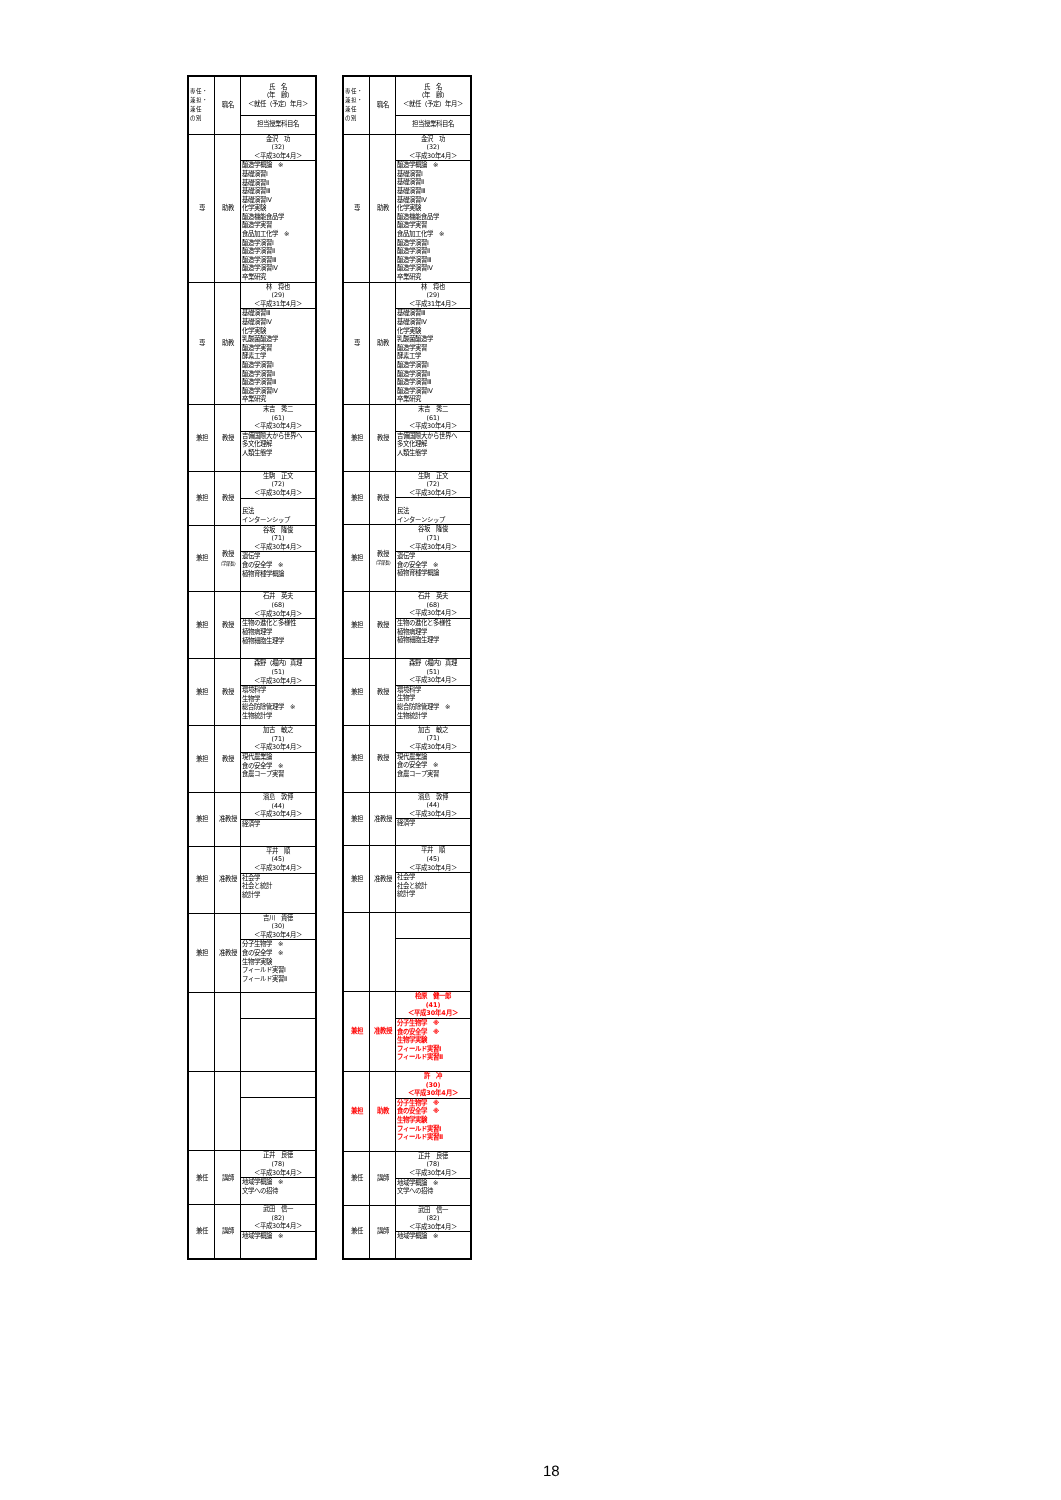| 専任・ 兼担・ 兼任 の別 | 職名 | 氏 名 （年 齢） ＜就任（予定）年月＞ |
| | | 担当授業科目名 |
| 専 | 助教 | 金沢 功 (32) ＜平成30年4月＞ |
| | | 醸造学概論 ※ 基礎演習Ⅰ 基礎演習Ⅱ 基礎演習Ⅲ 基礎演習Ⅳ 化学実験 醸造機能食品学 醸造学実習 食品加工化学 ※ 醸造学演習Ⅰ 醸造学演習Ⅱ 醸造学演習Ⅲ 醸造学演習Ⅳ 卒業研究 |
| 専 | 助教 | 林 将也 (29) ＜平成31年4月＞ |
| | | 基礎演習Ⅲ 基礎演習Ⅳ 化学実験 乳酸菌醸造学 醸造学実習 酵素工学 醸造学演習Ⅰ 醸造学演習Ⅱ 醸造学演習Ⅲ 醸造学演習Ⅳ 卒業研究 |
| 兼担 | 教授 | 末吉 秀二 (61) ＜平成30年4月＞ |
| | | 吉備国際大から世界へ 多文化理解 人類生態学 |
| 兼担 | 教授 | 生駒 正文 (72) ＜平成30年4月＞ |
| | | 民法 インターンシップ |
| 兼担 | 教授 （学部長） | 谷坂 隆俊 (71) ＜平成30年4月＞ |
| | | 遺伝学 食の安全学 ※ 植物育種学概論 |
| 兼担 | 教授 | 石井 英夫 (68) ＜平成30年4月＞ |
| | | 生物の進化と多様性 植物病理学 植物細胞生理学 |
| 兼担 | 教授 | 森野（堀内）真理 (51) ＜平成30年4月＞ |
| | | 環境科学 生物学 総合防除管理学 ※ 生物統計学 |
| 兼担 | 教授 | 加古 敏之 (71) ＜平成30年4月＞ |
| | | 現代農業論 食の安全学 ※ 食農コープ実習 |
| 兼担 | 准教授 | 濱島 敦博 (44) ＜平成30年4月＞ |
| | | 経済学 |
| 兼担 | 准教授 | 平井 順 (45) ＜平成30年4月＞ |
| | | 社会学 社会と統計 統計学 |
| 兼担 | 准教授 | 吉川 貴徳 (30) ＜平成30年4月＞ |
| | | 分子生物学 ※ 食の安全学 ※ 生物学実験 フィールド実習Ⅰ フィールド実習Ⅱ |
| 兼任 | 講師 | 正井 良徳 (78) ＜平成30年4月＞ |
| | | 地域学概論 ※ 文学への招待 |
| 兼任 | 講師 | 武田 信一 (82) ＜平成30年4月＞ |
| | | 地域学概論 ※ |
| 専任・ 兼担・ 兼任 の別 | 職名 | 氏 名 （年 齢） ＜就任（予定）年月＞ |
| | | 担当授業科目名 |
| 専 | 助教 | 金沢 功 (32) ＜平成30年4月＞ |
| | | 醸造学概論 ※ 基礎演習Ⅰ 基礎演習Ⅱ 基礎演習Ⅲ 基礎演習Ⅳ 化学実験 醸造機能食品学 醸造学実習 食品加工化学 ※ 醸造学演習Ⅰ 醸造学演習Ⅱ 醸造学演習Ⅲ 醸造学演習Ⅳ 卒業研究 |
| 専 | 助教 | 林 将也 (29) ＜平成31年4月＞ |
| | | 基礎演習Ⅲ 基礎演習Ⅳ 化学実験 乳酸菌醸造学 醸造学実習 酵素工学 醸造学演習Ⅰ 醸造学演習Ⅱ 醸造学演習Ⅲ 醸造学演習Ⅳ 卒業研究 |
| 兼担 | 教授 | 末吉 秀二 (61) ＜平成30年4月＞ |
| | | 吉備国際大から世界へ 多文化理解 人類生態学 |
| 兼担 | 教授 | 生駒 正文 (72) ＜平成30年4月＞ |
| | | 民法 インターンシップ |
| 兼担 | 教授 （学部長） | 谷坂 隆俊 (71) ＜平成30年4月＞ |
| | | 遺伝学 食の安全学 ※ 植物育種学概論 |
| 兼担 | 教授 | 石井 英夫 (68) ＜平成30年4月＞ |
| | | 生物の進化と多様性 植物病理学 植物細胞生理学 |
| 兼担 | 教授 | 森野（堀内）真理 (51) ＜平成30年4月＞ |
| | | 環境科学 生物学 総合防除管理学 ※ 生物統計学 |
| 兼担 | 教授 | 加古 敏之 (71) ＜平成30年4月＞ |
| | | 現代農業論 食の安全学 ※ 食農コープ実習 |
| 兼担 | 准教授 | 濱島 敦博 (44) ＜平成30年4月＞ |
| | | 経済学 |
| 兼担 | 准教授 | 平井 順 (45) ＜平成30年4月＞ |
| | | 社会学 社会と統計 統計学 |
| 兼担 | 准教授 | 桧原 健一郎 (41) ＜平成30年4月＞ |
| | | 分子生物学 ※ 食の安全学 ※ 生物学実験 フィールド実習Ⅰ フィールド実習Ⅱ |
| 兼担 | 助教 | 許 冲 (30) ＜平成30年4月＞ |
| | | 分子生物学 ※ 食の安全学 ※ 生物学実験 フィールド実習Ⅰ フィールド実習Ⅱ |
| 兼任 | 講師 | 正井 良徳 (78) ＜平成30年4月＞ |
| | | 地域学概論 ※ 文学への招待 |
| 兼任 | 講師 | 武田 信一 (82) ＜平成30年4月＞ |
| | | 地域学概論 ※ |
18